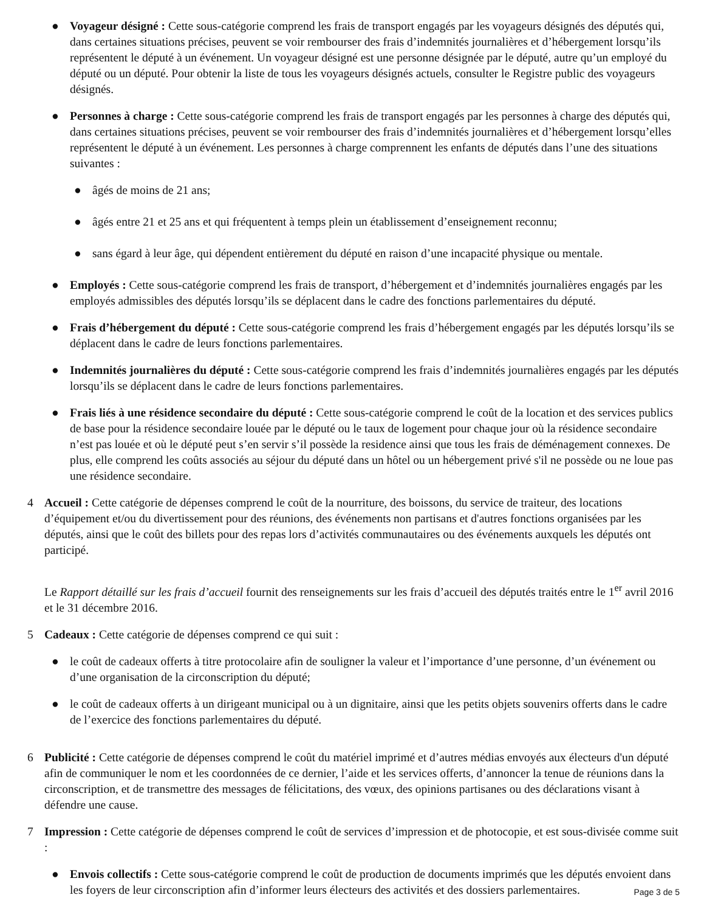● Voyageur désigné : Cette sous-catégorie comprend les frais de transport engagés par les voyageurs désignés des députés qui, dans certaines situations précises, peuvent se voir rembourser des frais d’indemnités journalières et d’hébergement lorsqu’ils représentent le député à un événement. Un voyageur désigné est une personne désignée par le député, autre qu’un employé du député ou un député. Pour obtenir la liste de tous les voyageurs désignés actuels, consulter le Registre public des voyageurs désignés.
● Personnes à charge : Cette sous-catégorie comprend les frais de transport engagés par les personnes à charge des députés qui, dans certaines situations précises, peuvent se voir rembourser des frais d’indemnités journalières et d’hébergement lorsqu’elles représentent le député à un événement. Les personnes à charge comprennent les enfants de députés dans l’une des situations suivantes :
● âgés de moins de 21 ans;
● âgés entre 21 et 25 ans et qui fréquentent à temps plein un établissement d’enseignement reconnu;
● sans égard à leur âge, qui dépendent entièrement du député en raison d’une incapacité physique ou mentale.
● Employés : Cette sous-catégorie comprend les frais de transport, d’hébergement et d’indemnités journalières engagés par les employés admissibles des députés lorsqu’ils se déplacent dans le cadre des fonctions parlementaires du député.
● Frais d’hébergement du député : Cette sous-catégorie comprend les frais d’hébergement engagés par les députés lorsqu’ils se déplacent dans le cadre de leurs fonctions parlementaires.
● Indemnités journalières du député : Cette sous-catégorie comprend les frais d’indemnités journalières engagés par les députés lorsqu’ils se déplacent dans le cadre de leurs fonctions parlementaires.
● Frais liés à une résidence secondaire du député : Cette sous-catégorie comprend le coût de la location et des services publics de base pour la résidence secondaire louée par le député ou le taux de logement pour chaque jour où la résidence secondaire n’est pas louée et où le député peut s’en servir s’il possède la residence ainsi que tous les frais de déménagement connexes. De plus, elle comprend les coûts associés au séjour du député dans un hôtel ou un hébergement privé s'il ne possède ou ne loue pas une résidence secondaire.
4 Accueil : Cette catégorie de dépenses comprend le coût de la nourriture, des boissons, du service de traiteur, des locations d’équipement et/ou du divertissement pour des réunions, des événements non partisans et d'autres fonctions organisées par les députés, ainsi que le coût des billets pour des repas lors d’activités communautaires ou des événements auxquels les députés ont participé.
Le Rapport détaillé sur les frais d’accueil fournit des renseignements sur les frais d’accueil des députés traités entre le 1<sup>er</sup> avril 2016 et le 31 décembre 2016.
5 Cadeaux : Cette catégorie de dépenses comprend ce qui suit :
● le coût de cadeaux offerts à titre protocolaire afin de souligner la valeur et l’importance d’une personne, d’un événement ou d’une organisation de la circonscription du député;
● le coût de cadeaux offerts à un dirigeant municipal ou à un dignitaire, ainsi que les petits objets souvenirs offerts dans le cadre de l’exercice des fonctions parlementaires du député.
6 Publicité : Cette catégorie de dépenses comprend le coût du matériel imprimé et d’autres médias envoyés aux électeurs d'un député afin de communiquer le nom et les coordonnées de ce dernier, l’aide et les services offerts, d’annoncer la tenue de réunions dans la circonscription, et de transmettre des messages de félicitations, des vœux, des opinions partisanes ou des déclarations visant à défendre une cause.
7 Impression : Cette catégorie de dépenses comprend le coût de services d’impression et de photocopie, et est sous-divisée comme suit :
● Envois collectifs : Cette sous-catégorie comprend le coût de production de documents imprimés que les députés envoient dans les foyers de leur circonscription afin d’informer leurs électeurs des activités et des dossiers parlementaires.
Page 3 de 5